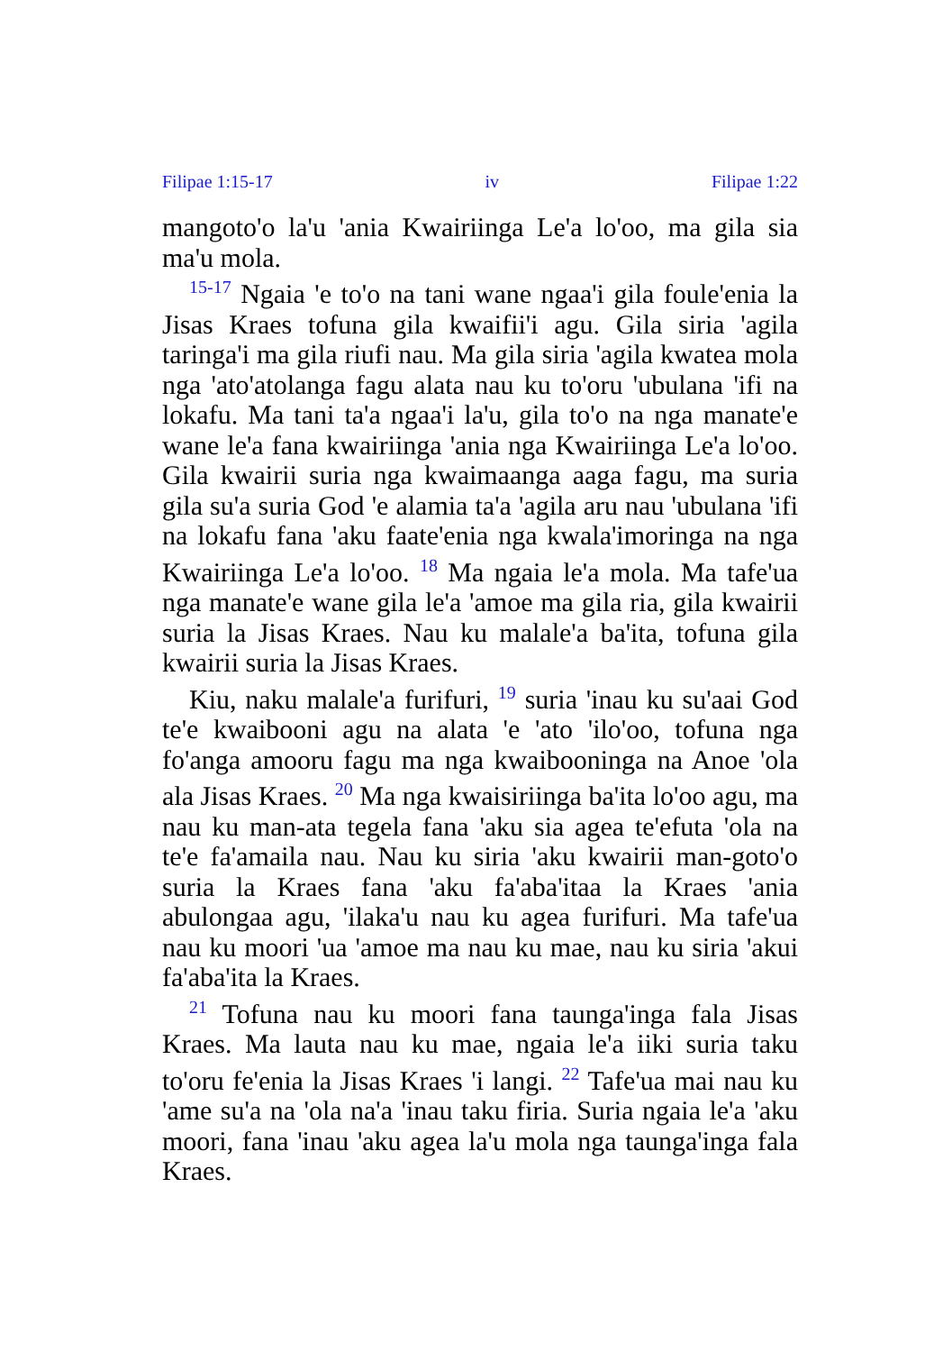Filipae 1:15-17 iv Filipae 1:22
mangoto'o la'u 'ania Kwairiinga Le'a lo'oo, ma gila sia ma'u mola.
<sup>15-17</sup> Ngaia 'e to'o na tani wane ngaa'i gila foule'enia la Jisas Kraes tofuna gila kwaifii'i agu. Gila siria 'agila taringa'i ma gila riufi nau. Ma gila siria 'agila kwatea mola nga 'ato'atolanga fagu alata nau ku to'oru 'ubulana 'ifi na lokafu. Ma tani ta'a ngaa'i la'u, gila to'o na nga manate'e wane le'a fana kwairiinga 'ania nga Kwairiinga Le'a lo'oo. Gila kwairii suria nga kwaimaanga aaga fagu, ma suria gila su'a suria God 'e alamia ta'a 'agila aru nau 'ubulana 'ifi na lokafu fana 'aku faate'enia nga kwala'imoringa na nga Kwairiinga Le'a lo'oo. <sup>18</sup> Ma ngaia le'a mola. Ma tafe'ua nga manate'e wane gila le'a 'amoe ma gila ria, gila kwairii suria la Jisas Kraes. Nau ku malale'a ba'ita, tofuna gila kwairii suria la Jisas Kraes.
Kiu, naku malale'a furifuri, <sup>19</sup> suria 'inau ku su'aai God te'e kwaibooni agu na alata 'e 'ato 'ilo'oo, tofuna nga fo'anga amooru fagu ma nga kwaibooninga na Anoe 'ola ala Jisas Kraes. <sup>20</sup> Ma nga kwaisiriinga ba'ita lo'oo agu, ma nau ku man-ata tegela fana 'aku sia agea te'efuta 'ola na te'e fa'amaila nau. Nau ku siria 'aku kwairii man-goto'o suria la Kraes fana 'aku fa'aba'itaa la Kraes 'ania abulongaa agu, 'ilaka'u nau ku agea furifuri. Ma tafe'ua nau ku moori 'ua 'amoe ma nau ku mae, nau ku siria 'akui fa'aba'ita la Kraes.
<sup>21</sup> Tofuna nau ku moori fana taunga'inga fala Jisas Kraes. Ma lauta nau ku mae, ngaia le'a iiki suria taku to'oru fe'enia la Jisas Kraes 'i langi. <sup>22</sup> Tafe'ua mai nau ku 'ame su'a na 'ola na'a 'inau taku firia. Suria ngaia le'a 'aku moori, fana 'inau 'aku agea la'u mola nga taunga'inga fala Kraes.